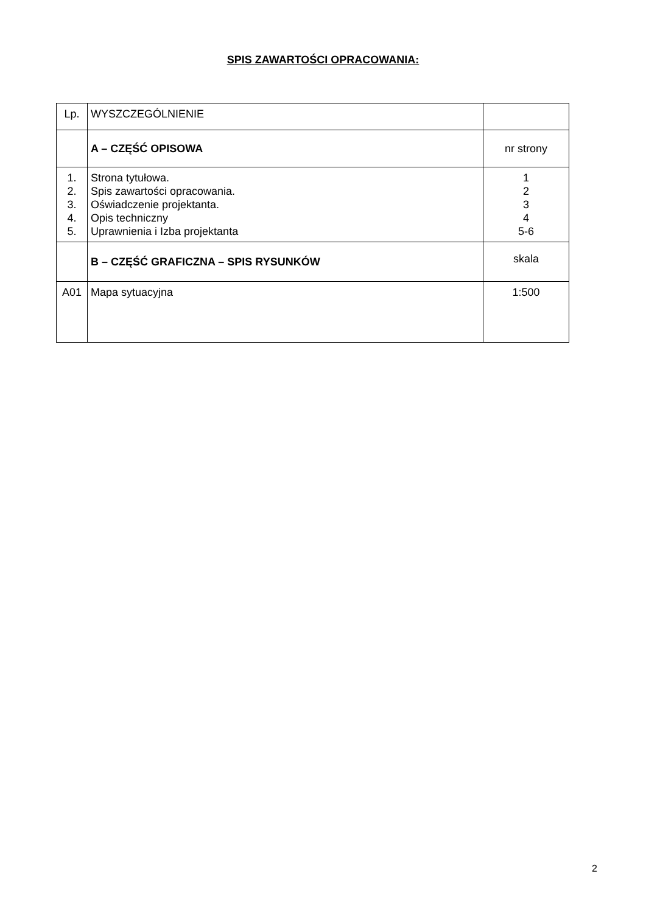SPIS ZAWARTOŚCI OPRACOWANIA:
| Lp. | WYSZCZEGÓLNIENIE | |
| | A – CZĘŚĆ OPISOWA | nr strony |
| 1. 2. 3. 4. 5. | Strona tytułowa. Spis zawartości opracowania. Oświadczenie projektanta. Opis techniczny Uprawnienia i Izba projektanta | 1 2 3 4 5-6 |
| | B – CZĘŚĆ GRAFICZNA – SPIS RYSUNKÓW | skala |
| A01 | Mapa sytuacyjna | 1:500 |
2